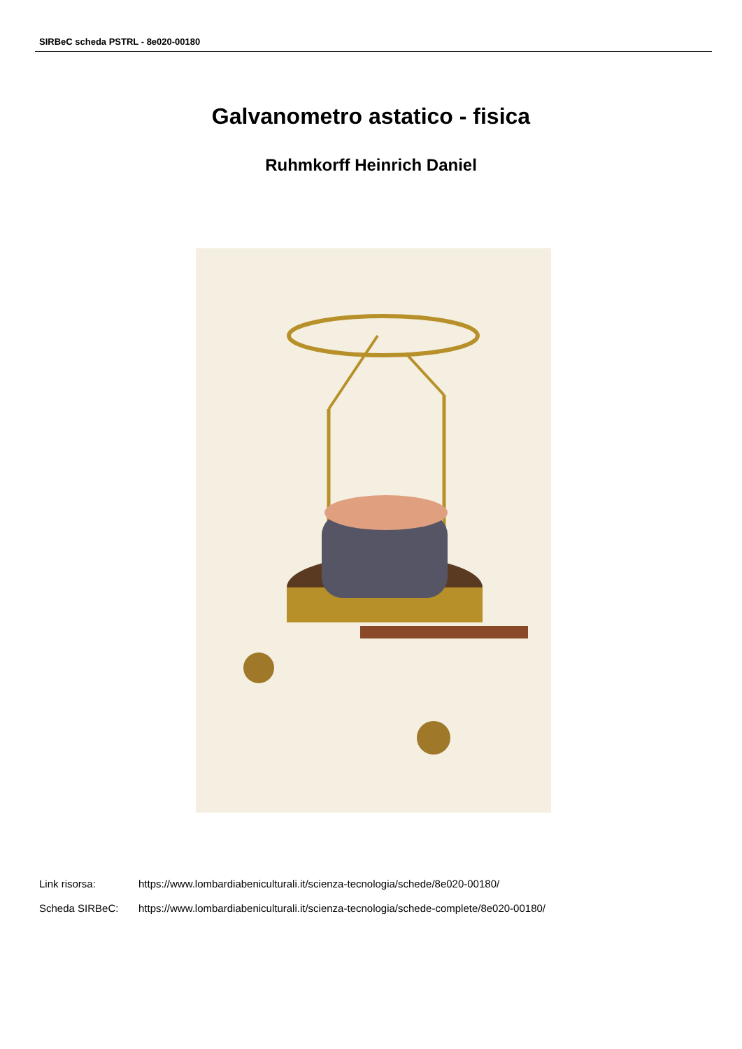SIRBeC scheda PSTRL - 8e020-00180
Galvanometro astatico - fisica
Ruhmkorff Heinrich Daniel
Link risorsa: https://www.lombardiabeniculturali.it/scienza-tecnologia/schede/8e020-00180/
Scheda SIRBeC: https://www.lombardiabeniculturali.it/scienza-tecnologia/schede-complete/8e020-00180/